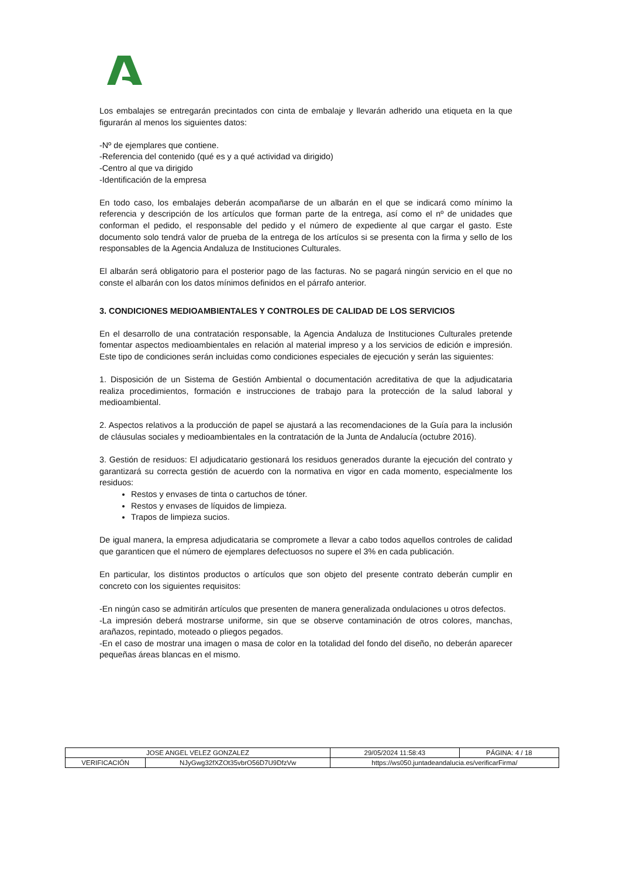Los embalajes se entregarán precintados con cinta de embalaje y llevarán adherido una etiqueta en la que figurarán al menos los siguientes datos:
-Nº de ejemplares que contiene.
-Referencia del contenido (qué es y a qué actividad va dirigido)
-Centro al que va dirigido
-Identificación de la empresa
En todo caso, los embalajes deberán acompañarse de un albarán en el que se indicará como mínimo la referencia y descripción de los artículos que forman parte de la entrega, así como el nº de unidades que conforman el pedido, el responsable del pedido y el número de expediente al que cargar el gasto. Este documento solo tendrá valor de prueba de la entrega de los artículos si se presenta con la firma y sello de los responsables de la Agencia Andaluza de Instituciones Culturales.
El albarán será obligatorio para el posterior pago de las facturas. No se pagará ningún servicio en el que no conste el albarán con los datos mínimos definidos en el párrafo anterior.
3. CONDICIONES MEDIOAMBIENTALES Y CONTROLES DE CALIDAD DE LOS SERVICIOS
En el desarrollo de una contratación responsable, la Agencia Andaluza de Instituciones Culturales pretende fomentar aspectos medioambientales en relación al material impreso y a los servicios de edición e impresión. Este tipo de condiciones serán incluidas como condiciones especiales de ejecución y serán las siguientes:
1. Disposición de un Sistema de Gestión Ambiental o documentación acreditativa de que la adjudicataria realiza procedimientos, formación e instrucciones de trabajo para la protección de la salud laboral y medioambiental.
2. Aspectos relativos a la producción de papel se ajustará a las recomendaciones de la Guía para la inclusión de cláusulas sociales y medioambientales en la contratación de la Junta de Andalucía (octubre 2016).
3. Gestión de residuos: El adjudicatario gestionará los residuos generados durante la ejecución del contrato y garantizará su correcta gestión de acuerdo con la normativa en vigor en cada momento, especialmente los residuos:
Restos y envases de tinta o cartuchos de tóner.
Restos y envases de líquidos de limpieza.
Trapos de limpieza sucios.
De igual manera, la empresa adjudicataria se compromete a llevar a cabo todos aquellos controles de calidad que garanticen que el número de ejemplares defectuosos no supere el 3% en cada publicación.
En particular, los distintos productos o artículos que son objeto del presente contrato deberán cumplir en concreto con los siguientes requisitos:
-En ningún caso se admitirán artículos que presenten de manera generalizada ondulaciones u otros defectos.
-La impresión deberá mostrarse uniforme, sin que se observe contaminación de otros colores, manchas, arañazos, repintado, moteado o pliegos pegados.
-En el caso de mostrar una imagen o masa de color en la totalidad del fondo del diseño, no deberán aparecer pequeñas áreas blancas en el mismo.
| JOSE ANGEL VELEZ GONZALEZ | | 29/05/2024 11:58:43 | PÁGINA: 4 / 18 |
| VERIFICACIÓN | NJyGwg32fXZOt35vbrO56D7U9DfzVw | https://ws050.juntadeandalucia.es/verificarFirma/ | |